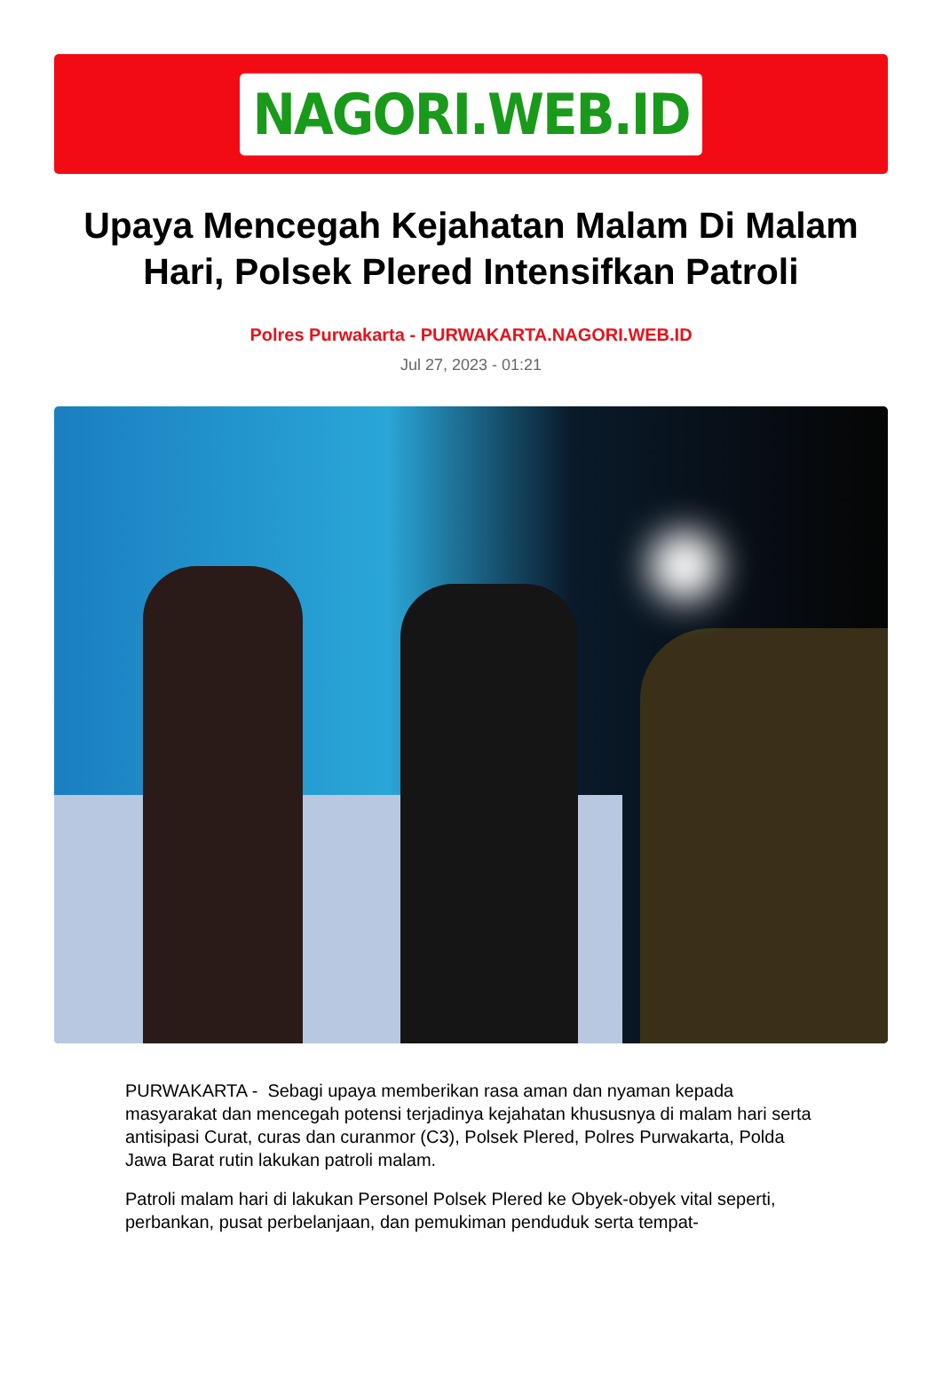NAGORI.WEB.ID
Upaya Mencegah Kejahatan Malam Di Malam Hari, Polsek Plered Intensifkan Patroli
Polres Purwakarta - PURWAKARTA.NAGORI.WEB.ID
Jul 27, 2023 - 01:21
PURWAKARTA - Sebagi upaya memberikan rasa aman dan nyaman kepada masyarakat dan mencegah potensi terjadinya kejahatan khususnya di malam hari serta antisipasi Curat, curas dan curanmor (C3), Polsek Plered, Polres Purwakarta, Polda Jawa Barat rutin lakukan patroli malam.
Patroli malam hari di lakukan Personel Polsek Plered ke Obyek-obyek vital seperti, perbankan, pusat perbelanjaan, dan pemukiman penduduk serta tempat-